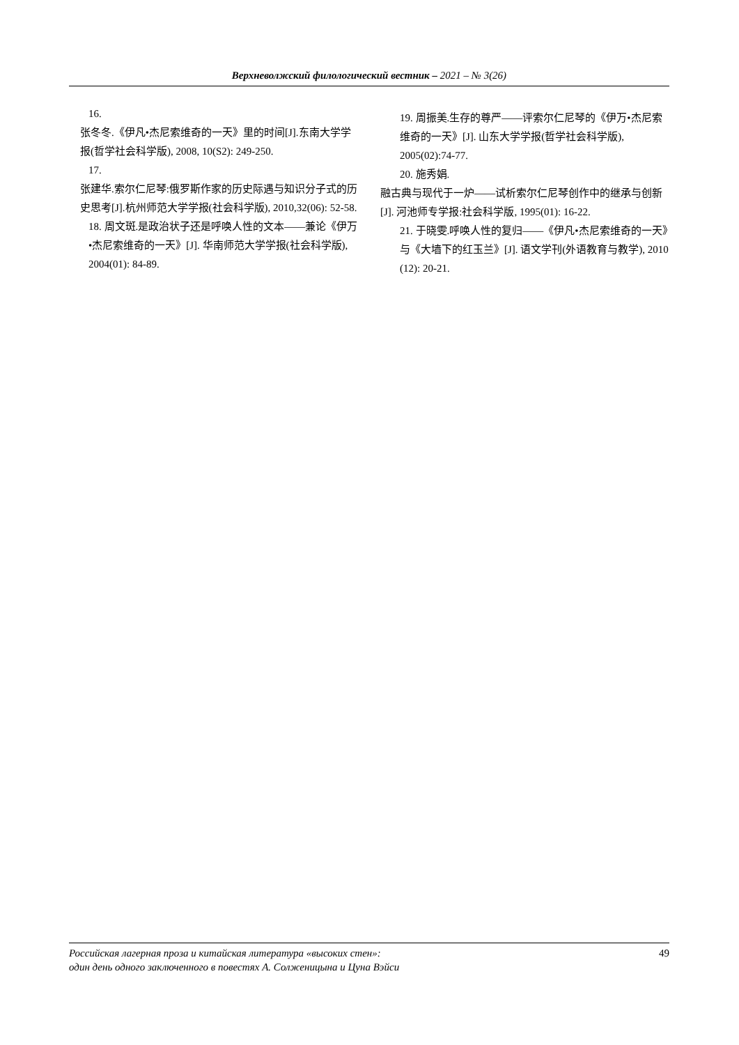Верхневолжский филологический вестник – 2021 – № 3(26)
16.
张冬冬.《伊凡•杰尼索维奇的一天》里的时间[J].东南大学学报(哲学社会科学版), 2008, 10(S2): 249-250.
17.
张建华.索尔仁尼琴:俄罗斯作家的历史际遇与知识分子式的历史思考[J].杭州师范大学学报(社会科学版), 2010,32(06): 52-58.
18. 周文斑.是政治状子还是呼唤人性的文本——兼论《伊万•杰尼索维奇的一天》[J]. 华南师范大学学报(社会科学版), 2004(01): 84-89.
19. 周振美.生存的尊严——评索尔仁尼琴的《伊万•杰尼索维奇的一天》[J]. 山东大学学报(哲学社会科学版), 2005(02):74-77.
20. 施秀娟.
融古典与现代于一炉——试析索尔仁尼琴创作中的继承与创新 [J]. 河池师专学报:社会科学版, 1995(01): 16-22.
21. 于晓雯.呼唤人性的复归——《伊凡•杰尼索维奇的一天》与《大墙下的红玉兰》[J]. 语文学刊(外语教育与教学), 2010 (12): 20-21.
Российская лагерная проза и китайская литература «высоких стен»:
один день одного заключенного в повестях А. Солженицына и Цуна Вэйси
49